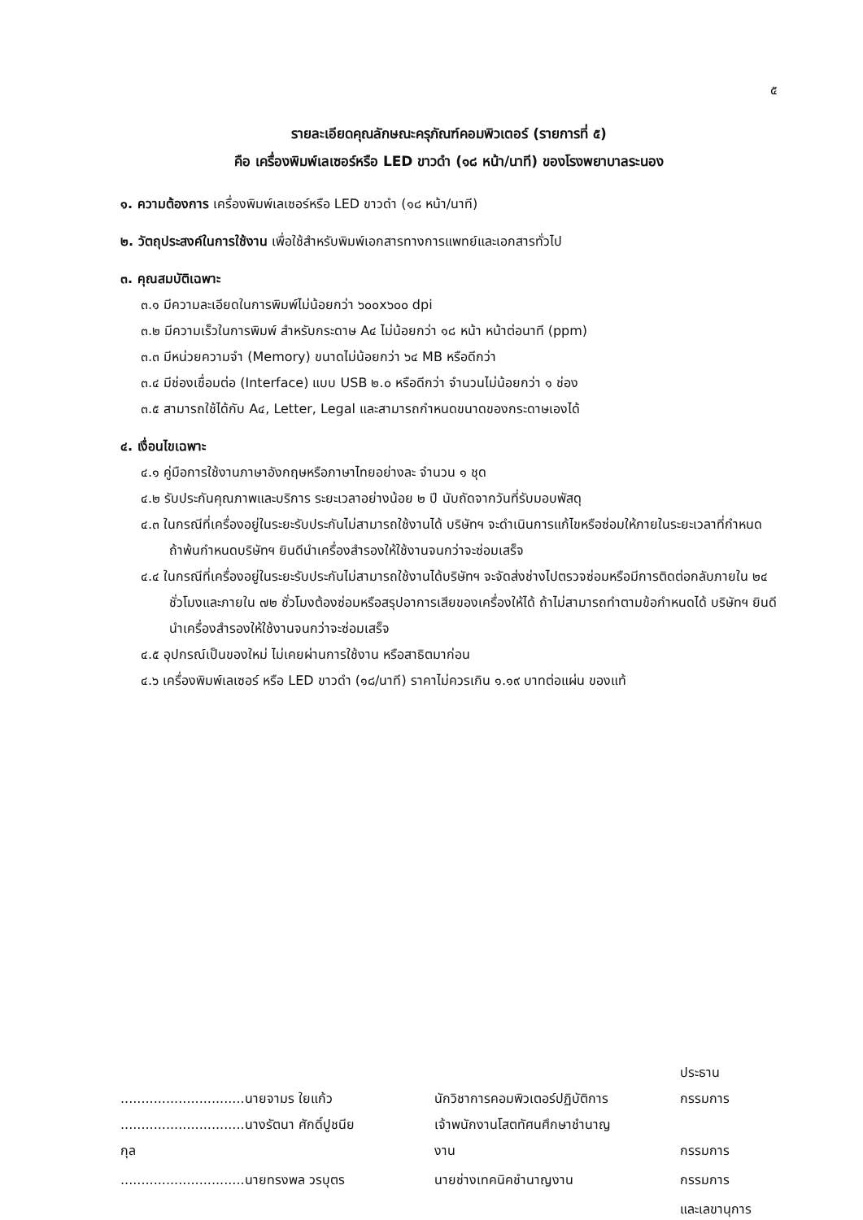๕
รายละเอียดคุณลักษณะครุภัณฑ์คอมพิวเตอร์ (รายการที่ ๕)
คือ เครื่องพิมพ์เลเซอร์หรือ LED ขาวดำ (๑๘ หน้า/นาที) ของโรงพยาบาลระนอง
๑. ความต้องการ เครื่องพิมพ์เลเซอร์หรือ LED ขาวดำ (๑๘ หน้า/นาที)
๒. วัตถุประสงค์ในการใช้งาน เพื่อใช้สำหรับพิมพ์เอกสารทางการแพทย์และเอกสารทั่วไป
๓. คุณสมบัติเฉพาะ
๓.๑ มีความละเอียดในการพิมพ์ไม่น้อยกว่า ๖๐๐x๖๐๐ dpi
๓.๒ มีความเร็วในการพิมพ์ สำหรับกระดาษ A๔ ไม่น้อยกว่า ๑๘ หน้า หน้าต่อนาที (ppm)
๓.๓ มีหน่วยความจำ (Memory) ขนาดไม่น้อยกว่า ๖๔ MB หรือดีกว่า
๓.๔ มีช่องเชื่อมต่อ (Interface) แบบ USB ๒.๐ หรือดีกว่า จำนวนไม่น้อยกว่า ๑ ช่อง
๓.๕ สามารถใช้ได้กับ A๔, Letter, Legal และสามารถกำหนดขนาดของกระดาษเองได้
๔. เงื่อนไขเฉพาะ
๔.๑ คู่มือการใช้งานภาษาอังกฤษหรือภาษาไทยอย่างละ จำนวน ๑ ชุด
๔.๒ รับประกันคุณภาพและบริการ ระยะเวลาอย่างน้อย ๒ ปี นับถัดจากวันที่รับมอบพัสดุ
๔.๓ ในกรณีที่เครื่องอยู่ในระยะรับประกันไม่สามารถใช้งานได้ บริษัทฯ จะดำเนินการแก้ไขหรือซ่อมให้ภายในระยะเวลาที่กำหนด ถ้าพ้นกำหนดบริษัทฯ ยินดีนำเครื่องสำรองให้ใช้งานจนกว่าจะซ่อมเสร็จ
๔.๔ ในกรณีที่เครื่องอยู่ในระยะรับประกันไม่สามารถใช้งานได้บริษัทฯ จะจัดส่งช่างไปตรวจซ่อมหรือมีการติดต่อกลับภายใน ๒๔ ชั่วโมงและภายใน ๗๒ ชั่วโมงต้องซ่อมหรือสรุปอาการเสียของเครื่องให้ได้ ถ้าไม่สามารถทำตามข้อกำหนดได้ บริษัทฯ ยินดีนำเครื่องสำรองให้ใช้งานจนกว่าจะซ่อมเสร็จ
๔.๕ อุปกรณ์เป็นของใหม่ ไม่เคยผ่านการใช้งาน หรือสาธิตมาก่อน
๔.๖ เครื่องพิมพ์เลเซอร์ หรือ LED ขาวดำ (๑๘/นาที) ราคาไม่ควรเกิน ๑.๑๙ บาทต่อแผ่น ของแท้
| ..............................นายจามร ใยแก้ว | นักวิชาการคอมพิวเตอร์ปฏิบัติการ | ประธานกรรมการ |
| ..............................นางรัตนา ศักดิ์ปูชนียกุล | เจ้าพนักงานโสตทัศนศึกษาชำนาญงาน | กรรมการ |
| ..............................นายทรงพล วรบุตร | นายช่างเทคนิคชำนาญงาน | กรรมการ |
| | | และเลขานุการ |